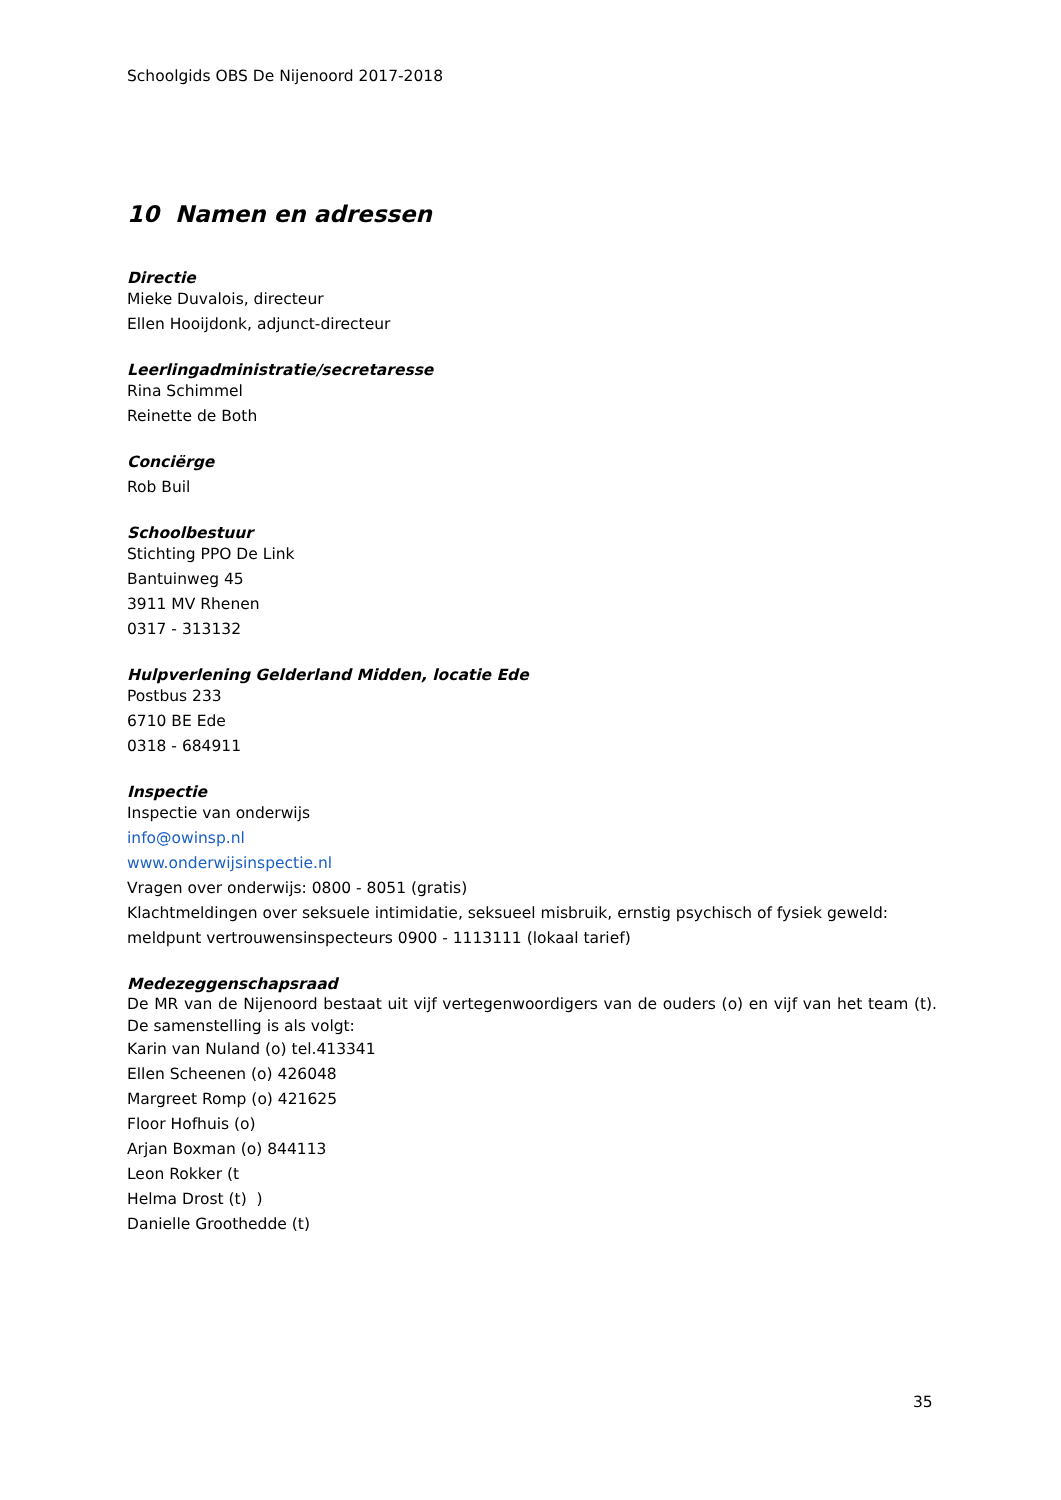Schoolgids OBS De Nijenoord 2017-2018
10 Namen en adressen
Directie
Mieke Duvalois, directeur
Ellen Hooijdonk, adjunct-directeur
Leerlingadministratie/secretaresse
Rina Schimmel
Reinette de Both
Conciërge
Rob Buil
Schoolbestuur
Stichting PPO De Link
Bantuinweg 45
3911 MV Rhenen
0317 - 313132
Hulpverlening Gelderland Midden, locatie Ede
Postbus 233
6710 BE Ede
0318 - 684911
Inspectie
Inspectie van onderwijs
info@owinsp.nl
www.onderwijsinspectie.nl
Vragen over onderwijs: 0800 - 8051 (gratis)
Klachtmeldingen over seksuele intimidatie, seksueel misbruik, ernstig psychisch of fysiek geweld: meldpunt vertrouwensinspecteurs 0900 - 1113111 (lokaal tarief)
Medezeggenschapsraad
De MR van de Nijenoord bestaat uit vijf vertegenwoordigers van de ouders (o) en vijf van het team (t). De samenstelling is als volgt:
Karin van Nuland (o) tel.413341
Ellen Scheenen (o) 426048
Margreet Romp (o) 421625
Floor Hofhuis (o)
Arjan Boxman (o) 844113
Leon Rokker (t
Helma Drost (t) )
Danielle Groothedde (t)
35